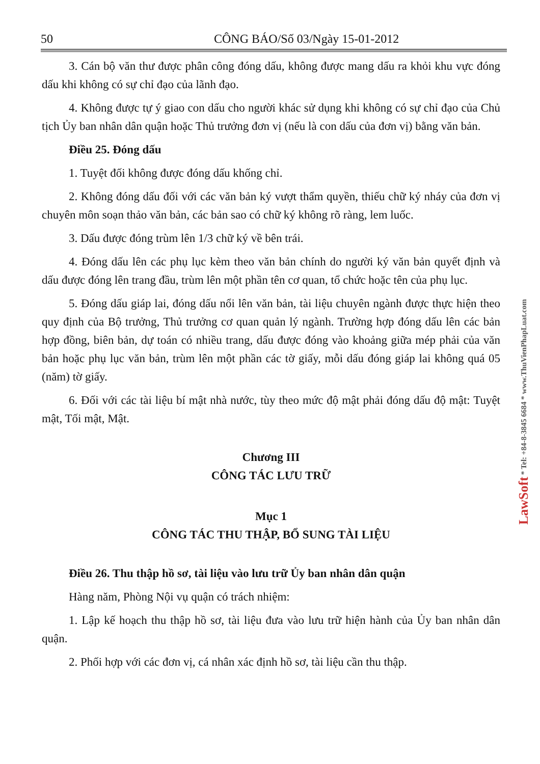50 CÔNG BÁO/Số 03/Ngày 15-01-2012
3. Cán bộ văn thư được phân công đóng dấu, không được mang dấu ra khỏi khu vực đóng dấu khi không có sự chỉ đạo của lãnh đạo.
4. Không được tự ý giao con dấu cho người khác sử dụng khi không có sự chỉ đạo của Chủ tịch Ủy ban nhân dân quận hoặc Thủ trưởng đơn vị (nếu là con dấu của đơn vị) bằng văn bản.
Điều 25. Đóng dấu
1. Tuyệt đối không được đóng dấu khống chỉ.
2. Không đóng dấu đối với các văn bản ký vượt thẩm quyền, thiếu chữ ký nháy của đơn vị chuyên môn soạn thảo văn bản, các bản sao có chữ ký không rõ ràng, lem luốc.
3. Dấu được đóng trùm lên 1/3 chữ ký về bên trái.
4. Đóng dấu lên các phụ lục kèm theo văn bản chính do người ký văn bản quyết định và dấu được đóng lên trang đầu, trùm lên một phần tên cơ quan, tổ chức hoặc tên của phụ lục.
5. Đóng dấu giáp lai, đóng dấu nổi lên văn bản, tài liệu chuyên ngành được thực hiện theo quy định của Bộ trưởng, Thủ trưởng cơ quan quản lý ngành. Trường hợp đóng dấu lên các bản hợp đồng, biên bản, dự toán có nhiều trang, dấu được đóng vào khoảng giữa mép phải của văn bản hoặc phụ lục văn bản, trùm lên một phần các tờ giấy, mỗi dấu đóng giáp lai không quá 05 (năm) tờ giấy.
6. Đối với các tài liệu bí mật nhà nước, tùy theo mức độ mật phải đóng dấu độ mật: Tuyệt mật, Tối mật, Mật.
Chương III
CÔNG TÁC LƯU TRỮ
Mục 1
CÔNG TÁC THU THẬP, BỔ SUNG TÀI LIỆU
Điều 26. Thu thập hồ sơ, tài liệu vào lưu trữ Ủy ban nhân dân quận
Hàng năm, Phòng Nội vụ quận có trách nhiệm:
1. Lập kế hoạch thu thập hồ sơ, tài liệu đưa vào lưu trữ hiện hành của Ủy ban nhân dân quận.
2. Phối hợp với các đơn vị, cá nhân xác định hồ sơ, tài liệu cần thu thập.
LawSoft * Tel: +84-8-3845 6684 * www.ThuVienPhapLuat.com